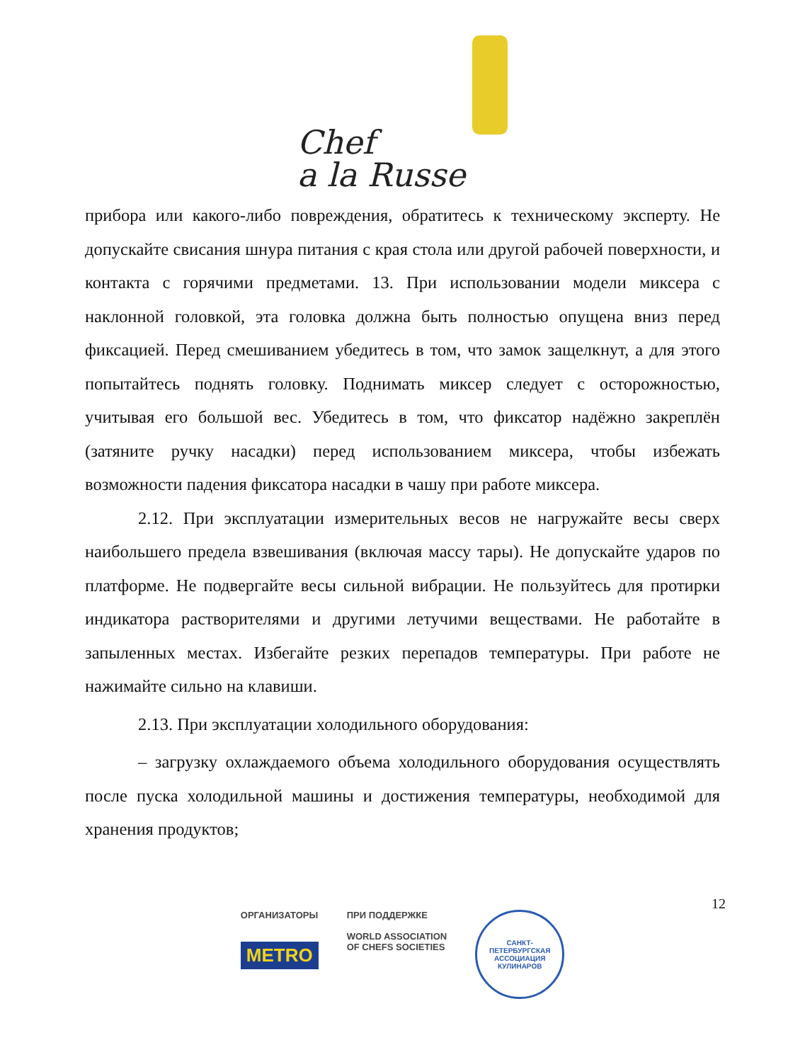Chef
a la Russe
прибора или какого-либо повреждения, обратитесь к техническому эксперту. Не допускайте свисания шнура питания с края стола или другой рабочей поверхности, и контакта с горячими предметами. 13. При использовании модели миксера с наклонной головкой, эта головка должна быть полностью опущена вниз перед фиксацией. Перед смешиванием убедитесь в том, что замок защелкнут, а для этого попытайтесь поднять головку. Поднимать миксер следует с осторожностью, учитывая его большой вес. Убедитесь в том, что фиксатор надёжно закреплён (затяните ручку насадки) перед использованием миксера, чтобы избежать возможности падения фиксатора насадки в чашу при работе миксера.
2.12. При эксплуатации измерительных весов не нагружайте весы сверх наибольшего предела взвешивания (включая массу тары). Не допускайте ударов по платформе. Не подвергайте весы сильной вибрации. Не пользуйтесь для протирки индикатора растворителями и другими летучими веществами. Не работайте в запыленных местах. Избегайте резких перепадов температуры. При работе не нажимайте сильно на клавиши.
2.13. При эксплуатации холодильного оборудования:
– загрузку охлаждаемого объема холодильного оборудования осуществлять после пуска холодильной машины и достижения температуры, необходимой для хранения продуктов;
12
ОРГАНИЗАТОРЫ
METRO
ПРИ ПОДДЕРЖКЕ
WORLD ASSOCIATION
OF CHEFS SOCIETIES
САНКТ-ПЕТЕРБУРГСКАЯ
АССОЦИАЦИЯ КУЛИНАРОВ